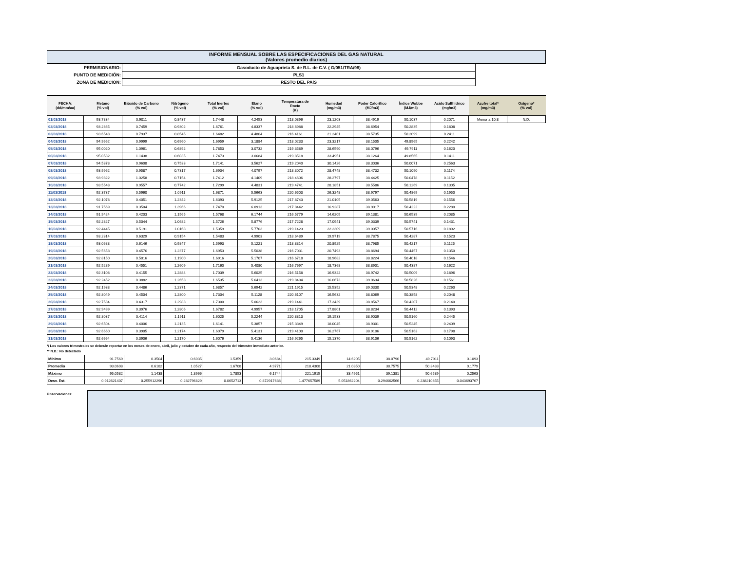INFORME MENSUAL SOBRE LAS ESPECIFICACIONES DEL GAS NATURAL
(Valores promedio diarios)
| PERMISIONARIO: | Gasoducto de Aguaprieta S. de R.L. de C.V. ( G/051/TRA/98) |
| PUNTO DE MEDICIÓN: | PLS1 |
| ZONA DE MEDICIÓN: | RESTO DEL PAÍS |
| FECHA: (dd/mm/aa) | Metano (% vol) | Bióxido de Carbono (% vol) | Nitrógeno (% vol) | Total Inertes (% vol) | Etano (% vol) | Temperatura de Rocío (K) | Humedad (mg/m3) | Poder Calorífico (MJ/m3) | Índice Wobbe (MJ/m3) | Acido Sulfhídrico (mg/m3) | Azufre total* (mg/m3) | Oxígeno* (% vol) |
| --- | --- | --- | --- | --- | --- | --- | --- | --- | --- | --- | --- | --- |
| 01/03/2018 | 93.7834 | 0.9011 | 0.8437 | 1.7448 | 4.2453 | 218.0896 | 23.1203 | 38.4919 | 50.1037 | 0.2071 | Menor a 10.8 | N.D. |
| 02/03/2018 | 93.2365 | 0.7459 | 0.9302 | 1.6761 | 4.8337 | 218.6988 | 22.2945 | 38.6954 | 50.2835 | 0.1808 | | |
| 03/03/2018 | 93.6548 | 0.7937 | 0.8545 | 1.6482 | 4.4804 | 216.4161 | 21.2401 | 38.5735 | 50.2099 | 0.2411 | | |
| 04/03/2018 | 94.9662 | 0.9999 | 0.6960 | 1.6959 | 3.1884 | 218.0233 | 23.3217 | 38.1505 | 49.8965 | 0.2242 | | |
| 05/03/2018 | 95.0020 | 1.0961 | 0.6892 | 1.7853 | 3.0732 | 219.3589 | 28.6590 | 38.0796 | 49.7911 | 0.1620 | | |
| 06/03/2018 | 95.0582 | 1.1438 | 0.6035 | 1.7473 | 3.0684 | 219.8518 | 33.4951 | 38.1264 | 49.8565 | 0.1411 | | |
| 07/03/2018 | 94.5378 | 0.9608 | 0.7533 | 1.7141 | 3.5627 | 219.2040 | 30.1426 | 38.3036 | 50.0071 | 0.2563 | | |
| 08/03/2018 | 93.9962 | 0.9587 | 0.7317 | 1.6904 | 4.0797 | 218.3072 | 28.4748 | 38.4732 | 50.1090 | 0.1174 | | |
| 09/03/2018 | 93.9322 | 1.0258 | 0.7154 | 1.7412 | 4.1409 | 218.4606 | 28.2797 | 38.4425 | 50.0478 | 0.1152 | | |
| 10/03/2018 | 93.5548 | 0.9557 | 0.7742 | 1.7299 | 4.4831 | 219.4741 | 28.1851 | 38.5586 | 50.1269 | 0.1305 | | |
| 11/03/2018 | 92.3737 | 0.5960 | 1.0911 | 1.6871 | 5.5663 | 220.6503 | 26.3248 | 38.9797 | 50.4869 | 0.1950 | | |
| 12/03/2018 | 92.1078 | 0.4051 | 1.2342 | 1.6393 | 5.9125 | 217.8743 | 21.0105 | 39.0563 | 50.5819 | 0.1556 | | |
| 13/03/2018 | 91.7569 | 0.3504 | 1.3966 | 1.7470 | 6.0913 | 217.8442 | 16.9287 | 38.9917 | 50.4222 | 0.2280 | | |
| 14/03/2018 | 91.9424 | 0.4203 | 1.1565 | 1.5768 | 6.1744 | 216.5779 | 14.6205 | 39.1381 | 50.6539 | 0.2085 | | |
| 15/03/2018 | 92.2827 | 0.5044 | 1.0682 | 1.5726 | 5.8776 | 217.7228 | 17.0941 | 39.0339 | 50.5741 | 0.1431 | | |
| 16/03/2018 | 92.4445 | 0.5191 | 1.0168 | 1.5359 | 5.7703 | 219.1423 | 22.2309 | 39.0057 | 50.5716 | 0.1892 | | |
| 17/03/2018 | 93.2314 | 0.6329 | 0.9154 | 1.5483 | 4.9903 | 218.6489 | 19.9719 | 38.7875 | 50.4287 | 0.1523 | | |
| 18/03/2018 | 93.0683 | 0.6146 | 0.9847 | 1.5993 | 5.1221 | 218.8314 | 20.8925 | 38.7985 | 50.4217 | 0.1125 | | |
| 19/03/2018 | 92.5653 | 0.4576 | 1.2377 | 1.6953 | 5.5038 | 216.7031 | 20.7493 | 38.8694 | 50.4457 | 0.1350 | | |
| 20/03/2018 | 92.8150 | 0.5016 | 1.1900 | 1.6916 | 5.1707 | 216.6718 | 18.9682 | 38.8224 | 50.4018 | 0.1546 | | |
| 21/03/2018 | 92.5289 | 0.4551 | 1.2609 | 1.7160 | 5.4080 | 216.7697 | 18.7368 | 38.8901 | 50.4387 | 0.1622 | | |
| 22/03/2018 | 92.3108 | 0.4155 | 1.2884 | 1.7039 | 5.6025 | 216.5158 | 16.9322 | 38.9742 | 50.5009 | 0.1896 | | |
| 23/03/2018 | 92.2452 | 0.3882 | 1.2653 | 1.6535 | 5.6413 | 219.8494 | 16.0673 | 39.0634 | 50.5826 | 0.1561 | | |
| 24/03/2018 | 92.1938 | 0.4486 | 1.2371 | 1.6857 | 5.6942 | 221.1915 | 15.5352 | 39.0330 | 50.5348 | 0.2260 | | |
| 25/03/2018 | 92.8049 | 0.4504 | 1.2800 | 1.7304 | 5.1128 | 220.6107 | 16.5632 | 38.8069 | 50.3858 | 0.2048 | | |
| 26/03/2018 | 92.7534 | 0.4317 | 1.2983 | 1.7300 | 5.0623 | 219.1441 | 17.3439 | 38.8567 | 50.4207 | 0.2140 | | |
| 27/03/2018 | 92.9499 | 0.3976 | 1.2806 | 1.6782 | 4.9957 | 218.1705 | 17.8801 | 38.8234 | 50.4412 | 0.1393 | | |
| 28/03/2018 | 92.8037 | 0.4114 | 1.1911 | 1.6025 | 5.2244 | 220.8813 | 19.1533 | 38.9039 | 50.5160 | 0.2445 | | |
| 29/03/2018 | 92.6504 | 0.4006 | 1.2135 | 1.6141 | 5.3857 | 215.3349 | 18.0045 | 38.9301 | 50.5245 | 0.2409 | | |
| 30/03/2018 | 92.6660 | 0.3905 | 1.2174 | 1.6079 | 5.4131 | 219.4100 | 16.2767 | 38.9106 | 50.5163 | 0.1798 | | |
| 31/03/2018 | 92.6664 | 0.3906 | 1.2170 | 1.6076 | 5.4136 | 216.9265 | 15.1370 | 38.9106 | 50.5162 | 0.1093 | | |
*/ Los valores trimestrales se deberán reportar en los meses de enero, abril, julio y octubre de cada año, respecto del trimestre inmediato anterior.
** N.D.: No detectado
| Mínimo | 91.7569 | 0.3504 | 0.6035 | 1.5359 | 3.0684 | 215.3349 | 14.6205 | 38.0796 | 49.7911 | 0.1093 |
| Promedio | 93.0608 | 0.6182 | 1.0527 | 1.6708 | 4.9771 | 218.4308 | 21.0850 | 38.7575 | 50.3483 | 0.1779 |
| Máximo | 95.0582 | 1.1438 | 1.3966 | 1.7853 | 6.1744 | 221.1915 | 33.4951 | 39.1381 | 50.6539 | 0.2563 |
| Desv. Est. | 0.912621407 | 0.255912296 | 0.232796829 | 0.0652713 | 0.872917638 | 1.477657589 | 5.051862204 | 0.294662566 | 0.238210355 | 0.043693767 |
Observaciones: